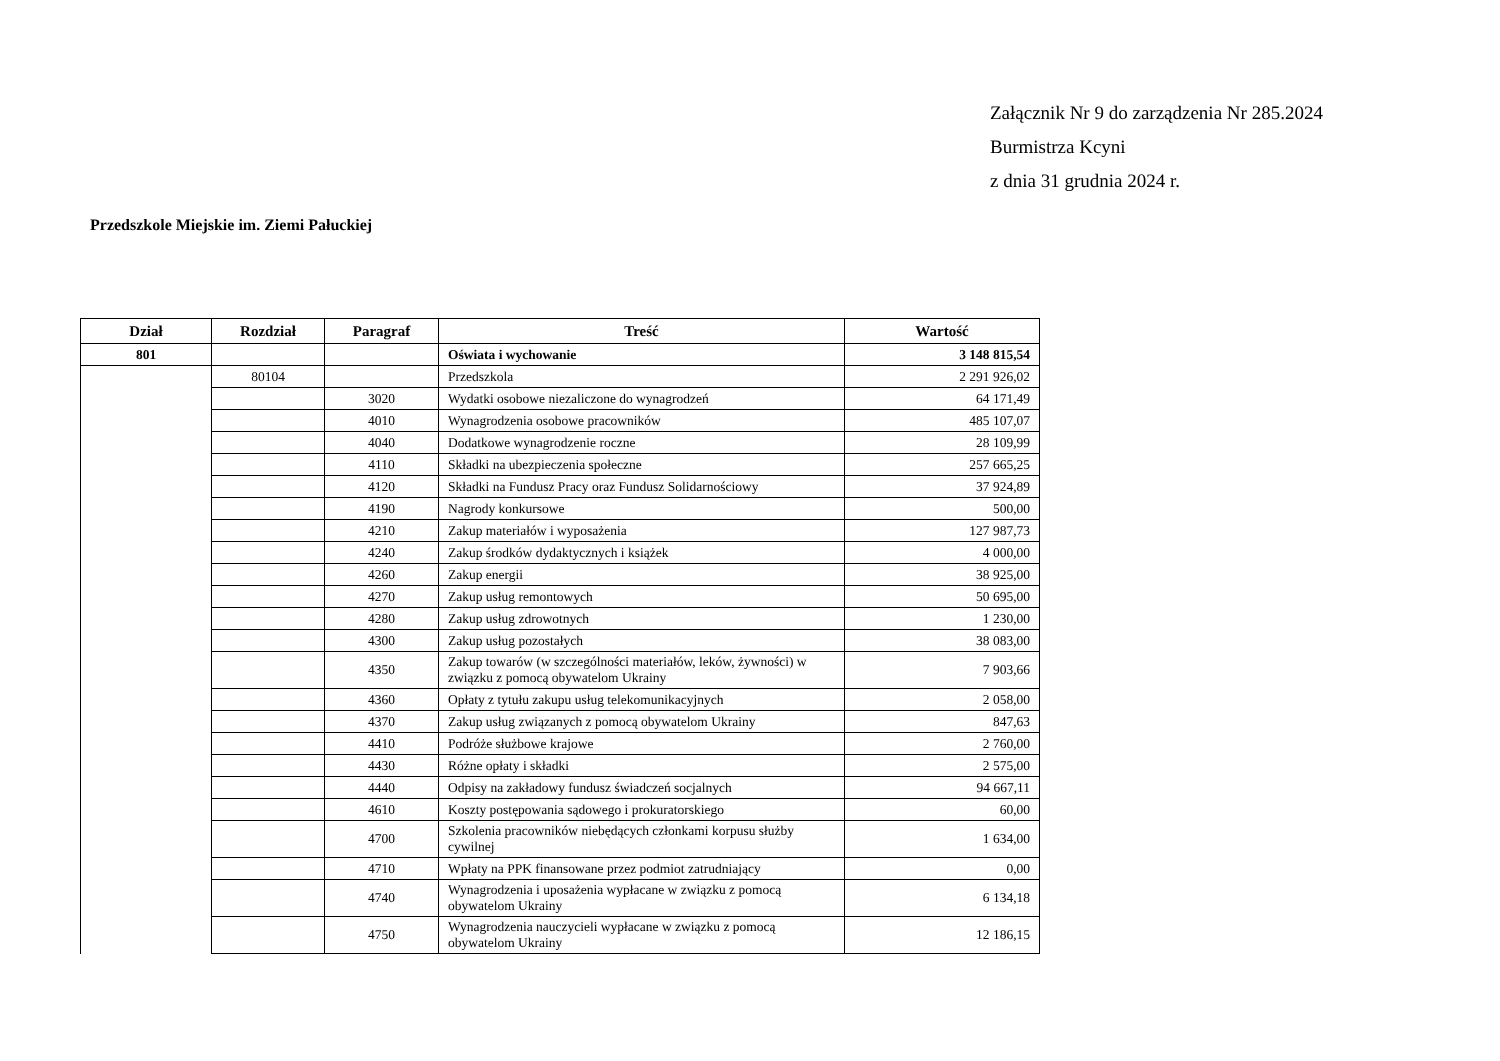Załącznik Nr 9 do zarządzenia Nr 285.2024
Burmistrza Kcyni
z dnia 31 grudnia 2024 r.
Przedszkole Miejskie im. Ziemi Pałuckiej
| Dział | Rozdział | Paragraf | Treść | Wartość |
| --- | --- | --- | --- | --- |
| 801 | | | Oświata i wychowanie | 3 148 815,54 |
| | 80104 | | Przedszkola | 2 291 926,02 |
| | | 3020 | Wydatki osobowe niezaliczone do wynagrodzeń | 64 171,49 |
| | | 4010 | Wynagrodzenia osobowe pracowników | 485 107,07 |
| | | 4040 | Dodatkowe wynagrodzenie roczne | 28 109,99 |
| | | 4110 | Składki na ubezpieczenia społeczne | 257 665,25 |
| | | 4120 | Składki na Fundusz Pracy oraz Fundusz Solidarnościowy | 37 924,89 |
| | | 4190 | Nagrody konkursowe | 500,00 |
| | | 4210 | Zakup materiałów i wyposażenia | 127 987,73 |
| | | 4240 | Zakup środków dydaktycznych i książek | 4 000,00 |
| | | 4260 | Zakup energii | 38 925,00 |
| | | 4270 | Zakup usług remontowych | 50 695,00 |
| | | 4280 | Zakup usług zdrowotnych | 1 230,00 |
| | | 4300 | Zakup usług pozostałych | 38 083,00 |
| | | 4350 | Zakup towarów (w szczególności materiałów, leków, żywności) w związku z pomocą obywatelom Ukrainy | 7 903,66 |
| | | 4360 | Opłaty z tytułu zakupu usług telekomunikacyjnych | 2 058,00 |
| | | 4370 | Zakup usług związanych z pomocą obywatelom Ukrainy | 847,63 |
| | | 4410 | Podróże służbowe krajowe | 2 760,00 |
| | | 4430 | Różne opłaty i składki | 2 575,00 |
| | | 4440 | Odpisy na zakładowy fundusz świadczeń socjalnych | 94 667,11 |
| | | 4610 | Koszty postępowania sądowego i prokuratorskiego | 60,00 |
| | | 4700 | Szkolenia pracowników niebędących członkami korpusu służby cywilnej | 1 634,00 |
| | | 4710 | Wpłaty na PPK finansowane przez podmiot zatrudniający | 0,00 |
| | | 4740 | Wynagrodzenia i uposażenia wypłacane w związku z pomocą obywatelom Ukrainy | 6 134,18 |
| | | 4750 | Wynagrodzenia nauczycieli wypłacane w związku z pomocą obywatelom Ukrainy | 12 186,15 |